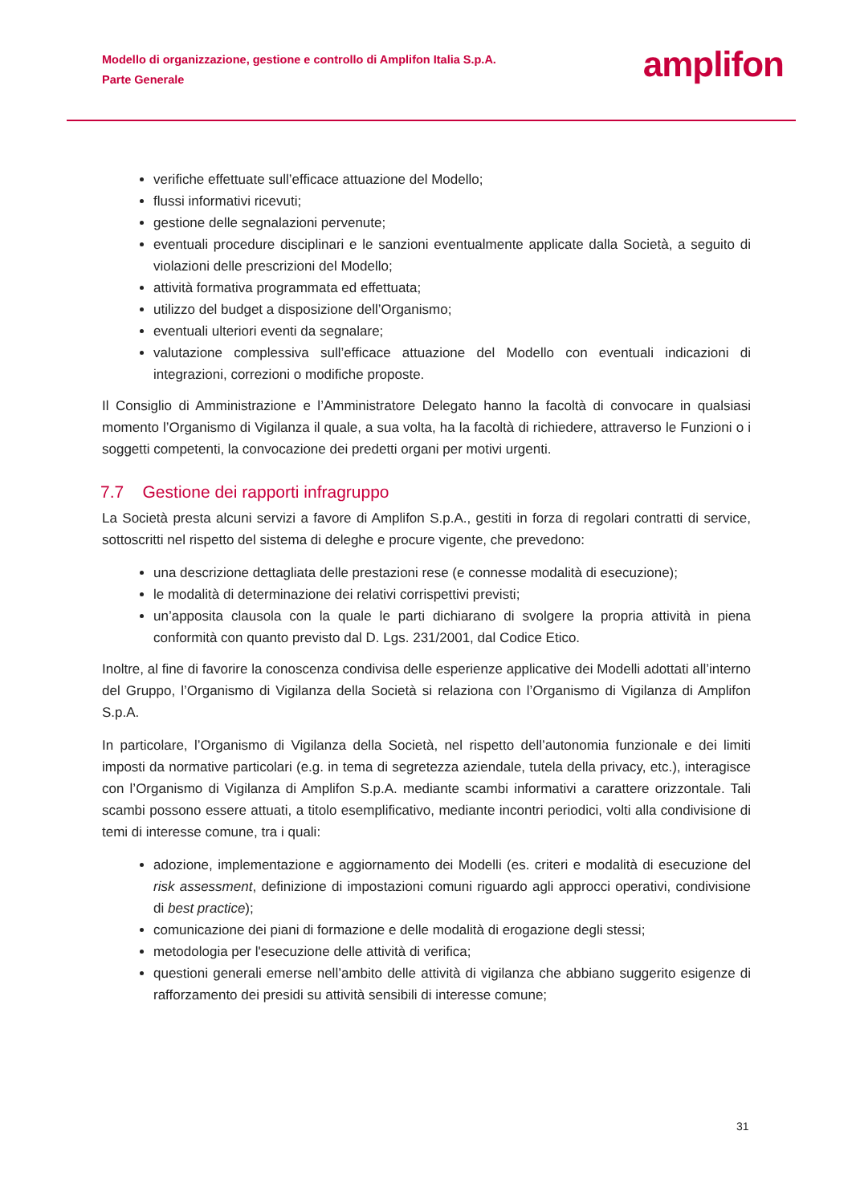Modello di organizzazione, gestione e controllo di Amplifon Italia S.p.A.
Parte Generale
amplifon
verifiche effettuate sull’efficace attuazione del Modello;
flussi informativi ricevuti;
gestione delle segnalazioni pervenute;
eventuali procedure disciplinari e le sanzioni eventualmente applicate dalla Società, a seguito di violazioni delle prescrizioni del Modello;
attività formativa programmata ed effettuata;
utilizzo del budget a disposizione dell’Organismo;
eventuali ulteriori eventi da segnalare;
valutazione complessiva sull’efficace attuazione del Modello con eventuali indicazioni di integrazioni, correzioni o modifiche proposte.
Il Consiglio di Amministrazione e l’Amministratore Delegato hanno la facoltà di convocare in qualsiasi momento l’Organismo di Vigilanza il quale, a sua volta, ha la facoltà di richiedere, attraverso le Funzioni o i soggetti competenti, la convocazione dei predetti organi per motivi urgenti.
7.7 Gestione dei rapporti infragruppo
La Società presta alcuni servizi a favore di Amplifon S.p.A., gestiti in forza di regolari contratti di service, sottoscritti nel rispetto del sistema di deleghe e procure vigente, che prevedono:
una descrizione dettagliata delle prestazioni rese (e connesse modalità di esecuzione);
le modalità di determinazione dei relativi corrispettivi previsti;
un’apposita clausola con la quale le parti dichiarano di svolgere la propria attività in piena conformità con quanto previsto dal D. Lgs. 231/2001, dal Codice Etico.
Inoltre, al fine di favorire la conoscenza condivisa delle esperienze applicative dei Modelli adottati all’interno del Gruppo, l’Organismo di Vigilanza della Società si relaziona con l’Organismo di Vigilanza di Amplifon S.p.A.
In particolare, l’Organismo di Vigilanza della Società, nel rispetto dell’autonomia funzionale e dei limiti imposti da normative particolari (e.g. in tema di segretezza aziendale, tutela della privacy, etc.), interagisce con l’Organismo di Vigilanza di Amplifon S.p.A. mediante scambi informativi a carattere orizzontale. Tali scambi possono essere attuati, a titolo esemplificativo, mediante incontri periodici, volti alla condivisione di temi di interesse comune, tra i quali:
adozione, implementazione e aggiornamento dei Modelli (es. criteri e modalità di esecuzione del risk assessment, definizione di impostazioni comuni riguardo agli approcci operativi, condivisione di best practice);
comunicazione dei piani di formazione e delle modalità di erogazione degli stessi;
metodologia per l'esecuzione delle attività di verifica;
questioni generali emerse nell’ambito delle attività di vigilanza che abbiano suggerito esigenze di rafforzamento dei presidi su attività sensibili di interesse comune;
31